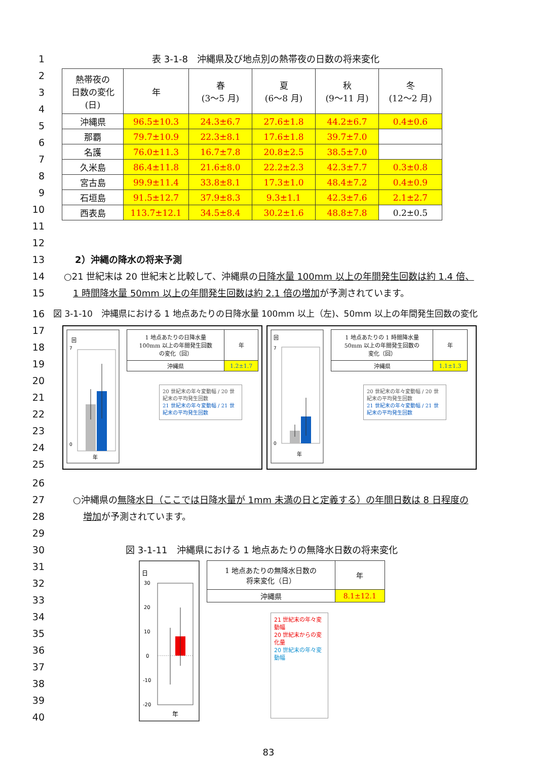1 表 3-1-8　沖縄県及び地点別の熱帯夜の日数の将来変化
2
3
4
5
6
7
8
9
10
11
| 熱帯夜の 日数の変化 (日) | 年 | 春 (3～5 月) | 夏 (6～8 月) | 秋 (9～11 月) | 冬 (12～2 月) |
| --- | --- | --- | --- | --- | --- |
| 沖縄県 | 96.5±10.3 | 24.3±6.7 | 27.6±1.8 | 44.2±6.7 | 0.4±0.6 |
| 那覇 | 79.7±10.9 | 22.3±8.1 | 17.6±1.8 | 39.7±7.0 | |
| 名護 | 76.0±11.3 | 16.7±7.8 | 20.8±2.5 | 38.5±7.0 | |
| 久米島 | 86.4±11.8 | 21.6±8.0 | 22.2±2.3 | 42.3±7.7 | 0.3±0.8 |
| 宮古島 | 99.9±11.4 | 33.8±8.1 | 17.3±1.0 | 48.4±7.2 | 0.4±0.9 |
| 石垣島 | 91.5±12.7 | 37.9±8.3 | 9.3±1.1 | 42.3±7.6 | 2.1±2.7 |
| 西表島 | 113.7±12.1 | 34.5±8.4 | 30.2±1.6 | 48.8±7.8 | 0.2±0.5 |
12
13 2）沖縄の降水の将来予測
14 ○21 世紀末は 20 世紀末と比較して、沖縄県の日降水量 100mm 以上の年間発生回数は約 1.4 倍、
15 1 時間降水量 50mm 以上の年間発生回数は約 2.1 倍の増加が予測されています。
16 図 3-1-10　沖縄県における 1 地点あたりの日降水量 100mm 以上（左)、50mm 以上の年間発生回数の変化
17
18
19
20
21
22
23
24
25
回
7
0
年
| 1 地点あたりの日降水量 100mm 以上の年間発生回数 の変化（回） | 年 |
| 沖縄県 | 1.2±1.7 |
20 世紀末の年々変動幅 / 20 世紀末の平均発生回数
21 世紀末の年々変動幅 / 21 世紀末の平均発生回数
回
7
0
年
| 1 地点あたりの 1 時間降水量 50mm 以上の年間発生回数の 変化（回） | 年 |
| 沖縄県 | 1.1±1.3 |
20 世紀末の年々変動幅 / 20 世紀末の平均発生回数
21 世紀末の年々変動幅 / 21 世紀末の平均発生回数
26
27 ○沖縄県の無降水日（ここでは日降水量が 1mm 未満の日と定義する）の年間日数は 8 日程度の
28 増加が予測されています。
29
30 図 3-1-11　沖縄県における 1 地点あたりの無降水日数の将来変化
31
32
33
34
35
36
37
38
39
40
日
30
20
10
0
-10
-20
年
| 1 地点あたりの無降水日数の 将来変化（日） | 年 |
| 沖縄県 | 8.1±12.1 |
21 世紀末の年々変動幅
20 世紀末からの変化量
20 世紀末の年々変動幅
83